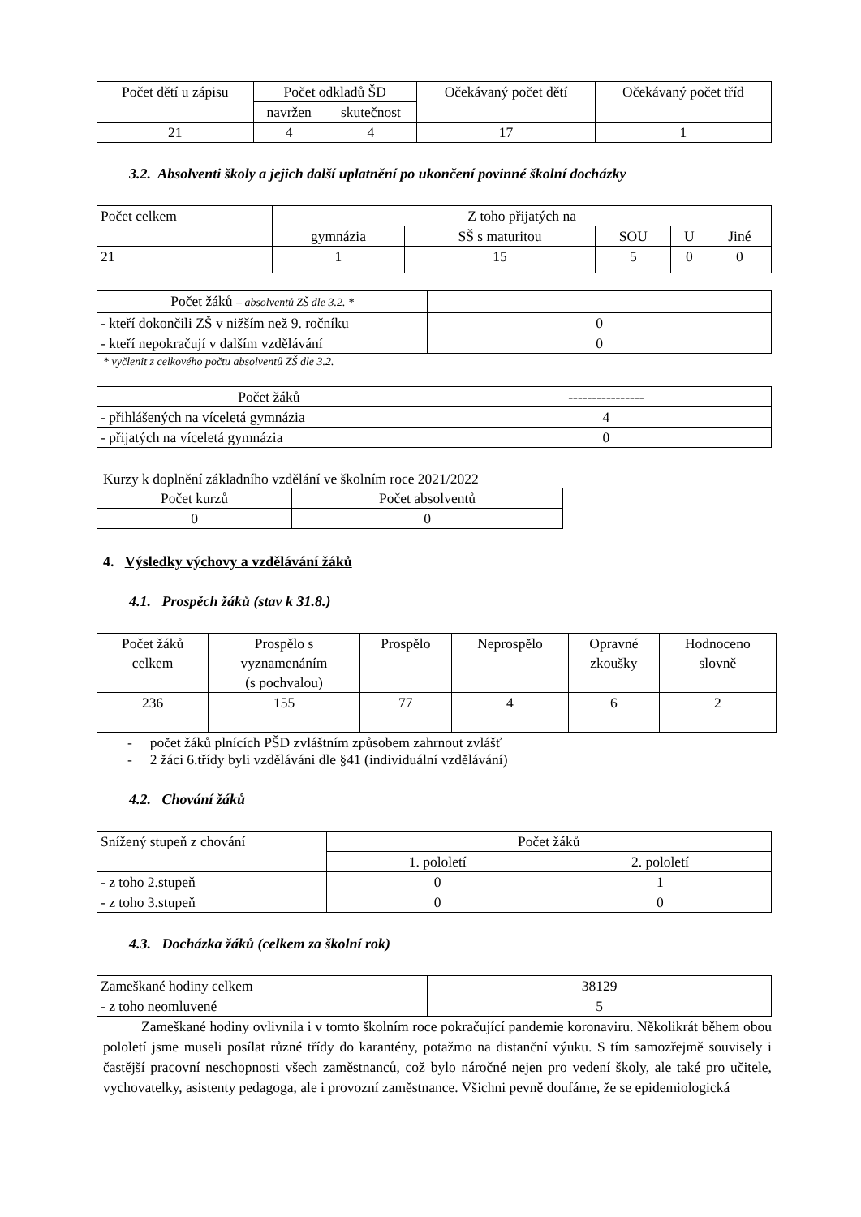| Počet dětí u zápisu | Počet odkladů ŠD | | Očekávaný počet dětí | Očekávaný počet tříd |
| --- | --- | --- | --- | --- |
| | navržen | skutečnost | | |
| 21 | 4 | 4 | 17 | 1 |
3.2. Absolventi školy a jejich další uplatnění po ukončení povinné školní docházky
| Počet celkem | Z toho přijatých na | | | | |
| --- | --- | --- | --- | --- | --- |
| | gymnázia | SŠ s maturitou | SOU | U | Jiné |
| 21 | 1 | 15 | 5 | 0 | 0 |
| Počet žáků – absolventů ZŠ dle 3.2. * | |
| - kteří dokončili ZŠ v nižším než 9. ročníku | 0 |
| - kteří nepokračují v dalším vzdělávání | 0 |
* vyčlenit z celkového počtu absolventů ZŠ dle 3.2.
| Počet žáků | ---------------- |
| - přihlášených na víceletá gymnázia | 4 |
| - přijatých na víceletá gymnázia | 0 |
Kurzy k doplnění základního vzdělání ve školním roce 2021/2022
| Počet kurzů | Počet absolventů |
| --- | --- |
| 0 | 0 |
4. Výsledky výchovy a vzdělávání žáků
4.1. Prospěch žáků (stav k 31.8.)
| Počet žáků celkem | Prospělo s vyznamenáním (s pochvalou) | Prospělo | Neprospělo | Opravné zkoušky | Hodnoceno slovně |
| --- | --- | --- | --- | --- | --- |
| 236 | 155 | 77 | 4 | 6 | 2 |
- počet žáků plnících PŠD zvláštním způsobem zahrnout zvlášť
- 2 žáci 6.třídy byli vzděláváni dle §41 (individuální vzdělávání)
4.2. Chování žáků
| Snížený stupeň z chování | Počet žáků | |
| --- | --- | --- |
| | 1. pololetí | 2. pololetí |
| - z toho 2.stupeň | 0 | 1 |
| - z toho 3.stupeň | 0 | 0 |
4.3. Docházka žáků (celkem za školní rok)
| Zameškané hodiny celkem | 38129 |
| - z toho neomluvené | 5 |
Zameškané hodiny ovlivnila i v tomto školním roce pokračující pandemie koronaviru. Několikrát během obou pololetí jsme museli posílat různé třídy do karantény, potažmo na distanční výuku. S tím samozřejmě souvisely i častější pracovní neschopnosti všech zaměstnanců, což bylo náročné nejen pro vedení školy, ale také pro učitele, vychovatelky, asistenty pedagoga, ale i provozní zaměstnance. Všichni pevně doufáme, že se epidemiologická